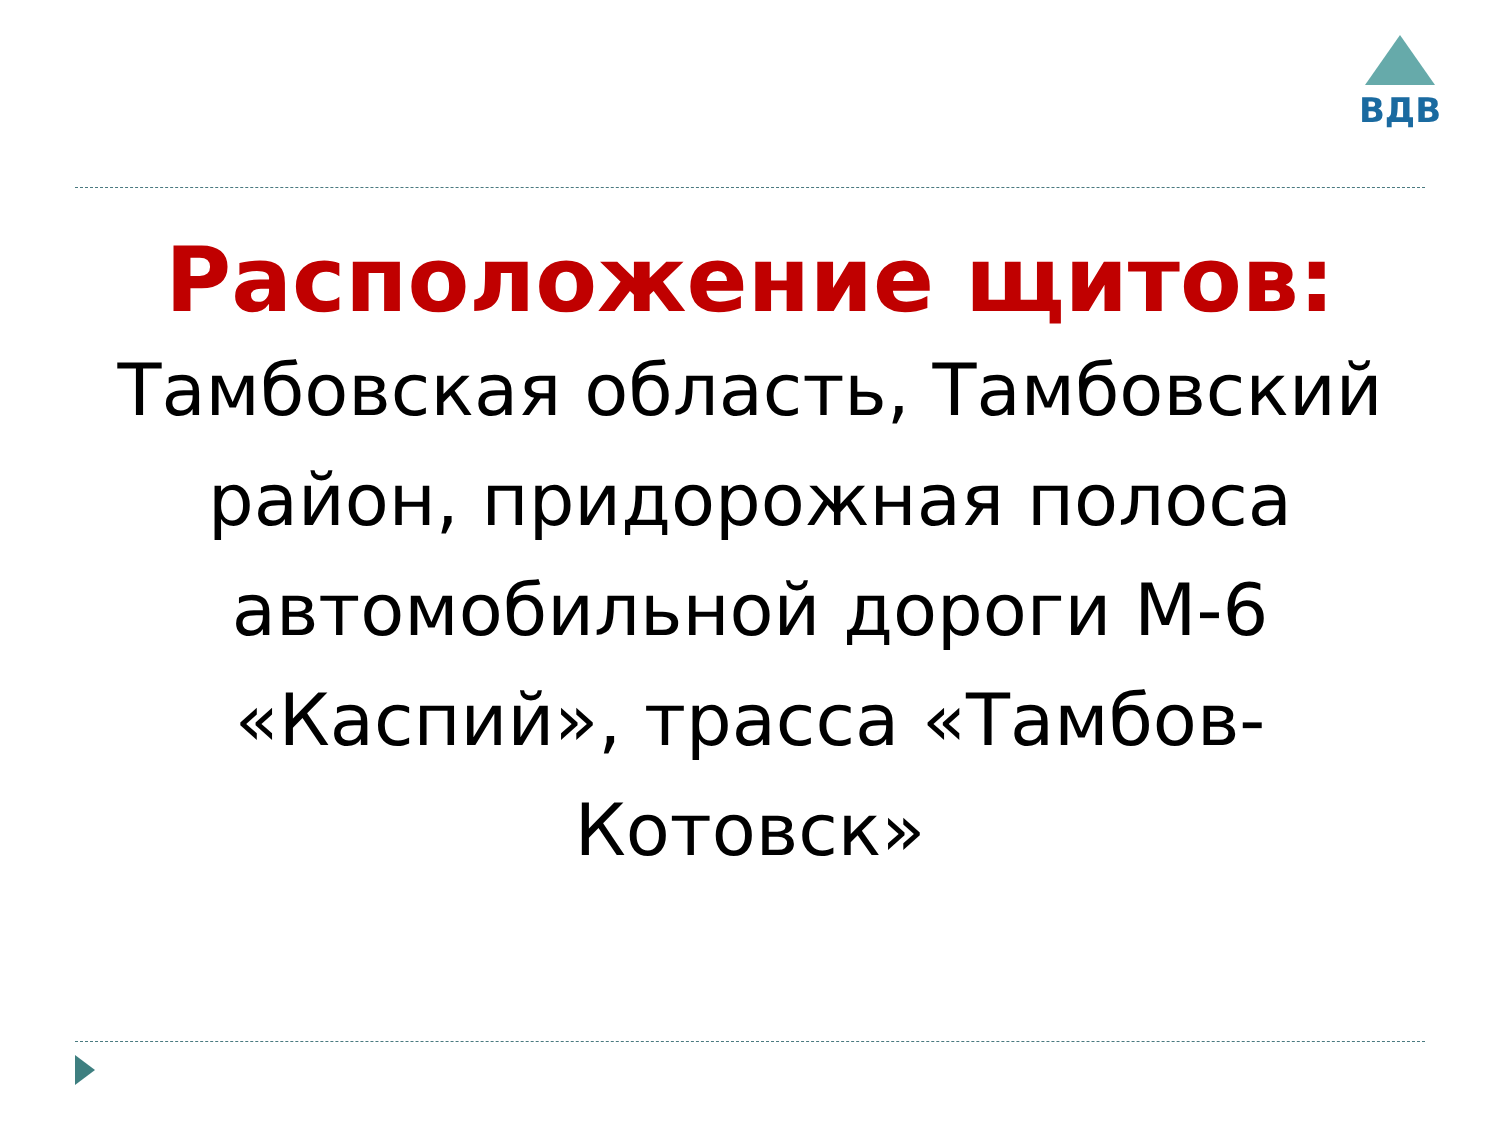ВДВ
Расположение щитов:
Тамбовская область, Тамбовский район, придорожная полоса автомобильной дороги М-6 «Каспий», трасса «Тамбов-Котовск»